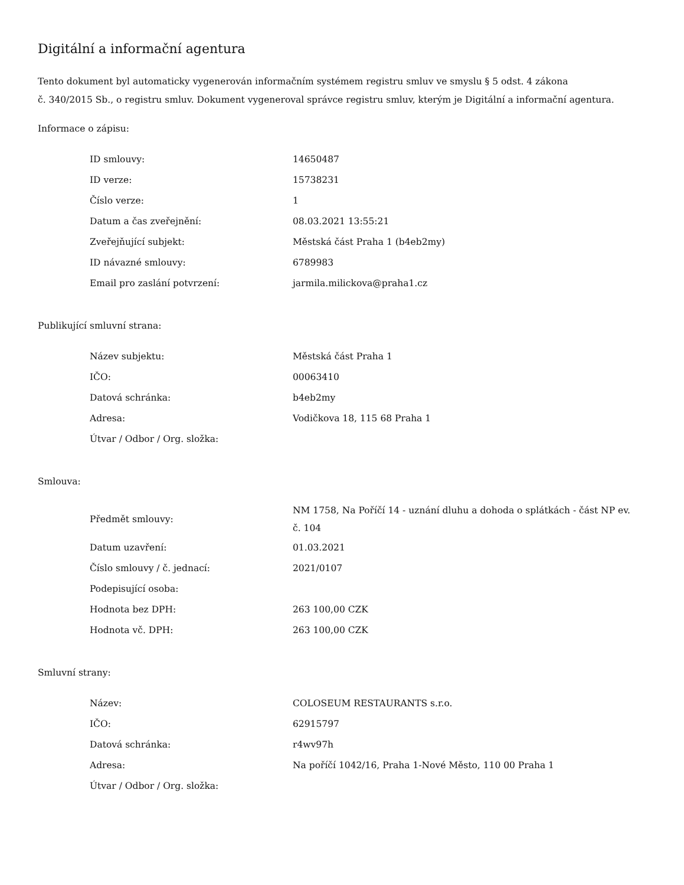Digitální a informační agentura
Tento dokument byl automaticky vygenerován informačním systémem registru smluv ve smyslu § 5 odst. 4 zákona
č. 340/2015 Sb., o registru smluv. Dokument vygeneroval správce registru smluv, kterým je Digitální a informační agentura.
Informace o zápisu:
| ID smlouvy: | 14650487 |
| ID verze: | 15738231 |
| Číslo verze: | 1 |
| Datum a čas zveřejnění: | 08.03.2021 13:55:21 |
| Zveřejňující subjekt: | Městská část Praha 1 (b4eb2my) |
| ID návazné smlouvy: | 6789983 |
| Email pro zaslání potvrzení: | jarmila.milickova@praha1.cz |
Publikující smluvní strana:
| Název subjektu: | Městská část Praha 1 |
| IČO: | 00063410 |
| Datová schránka: | b4eb2my |
| Adresa: | Vodičkova 18, 115 68 Praha 1 |
| Útvar / Odbor / Org. složka: | |
Smlouva:
| Předmět smlouvy: | NM 1758, Na Poříčí 14 - uznání dluhu a dohoda o splátkách - část NP ev. č. 104 |
| Datum uzavření: | 01.03.2021 |
| Číslo smlouvy / č. jednací: | 2021/0107 |
| Podepisující osoba: | |
| Hodnota bez DPH: | 263 100,00 CZK |
| Hodnota vč. DPH: | 263 100,00 CZK |
Smluvní strany:
| Název: | COLOSEUM RESTAURANTS s.r.o. |
| IČO: | 62915797 |
| Datová schránka: | r4wv97h |
| Adresa: | Na poříčí 1042/16, Praha 1-Nové Město, 110 00 Praha 1 |
| Útvar / Odbor / Org. složka: | |